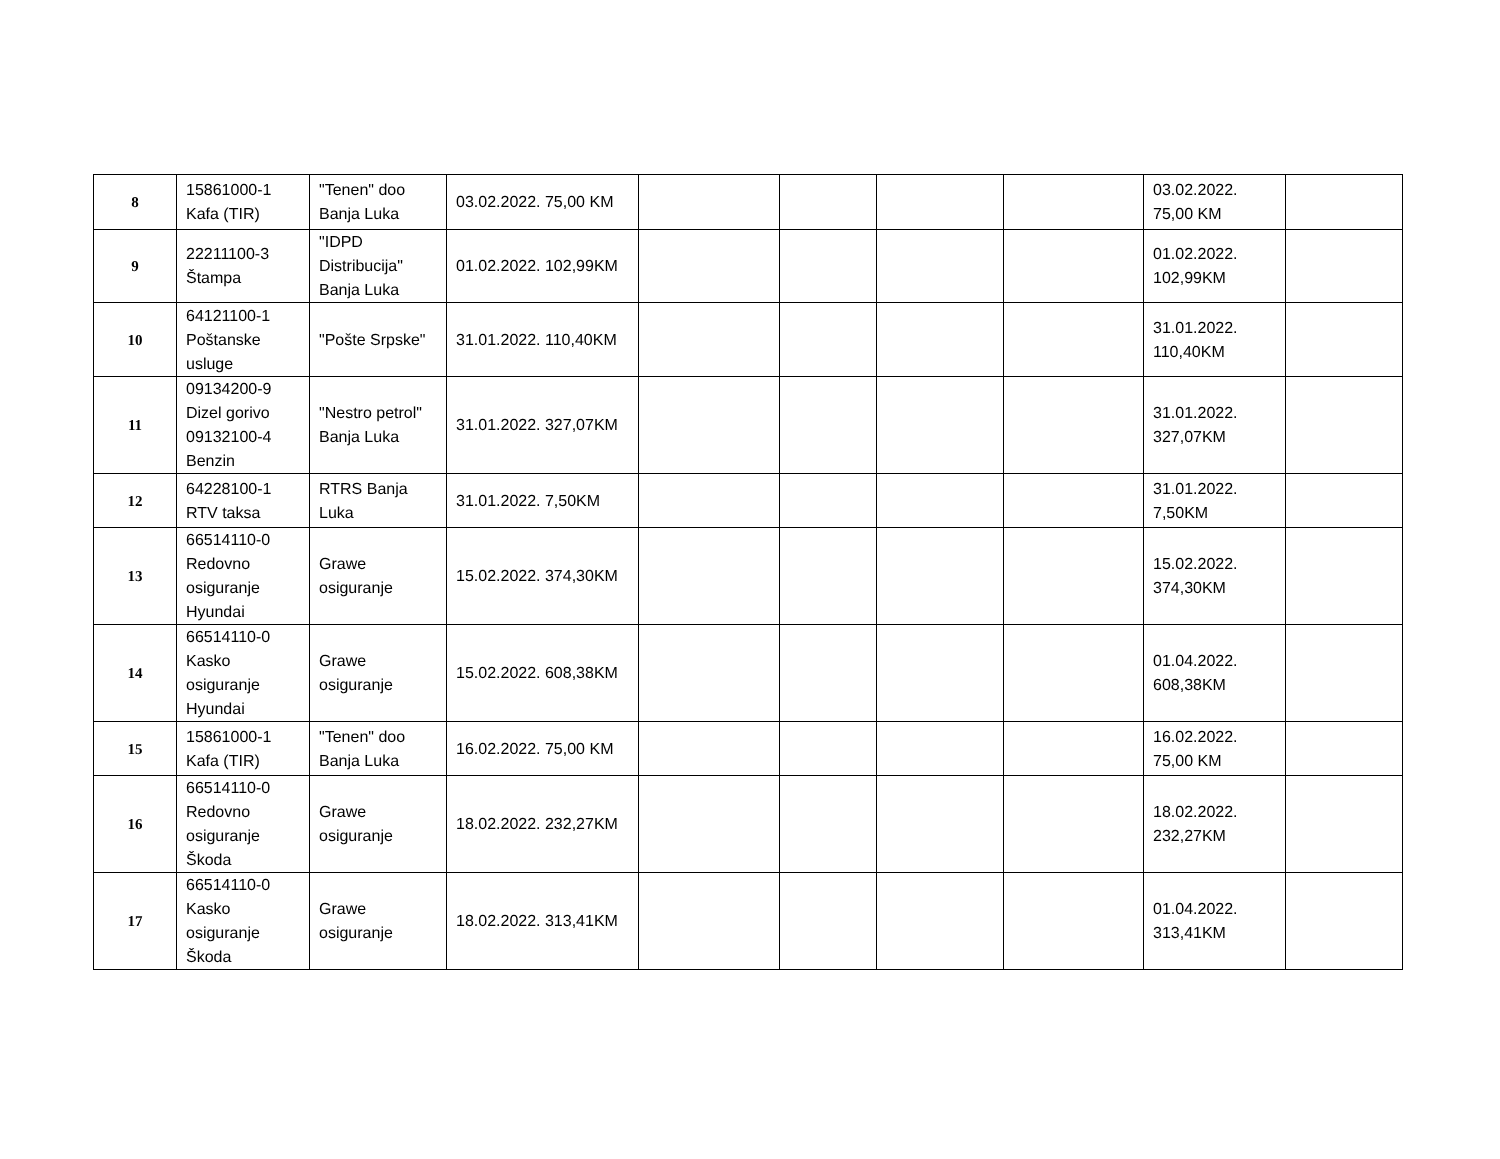| 8 | 15861000-1 Kafa (TIR) | "Tenen" doo Banja Luka | 03.02.2022. 75,00 KM | | | | | 03.02.2022. 75,00 KM | |
| 9 | 22211100-3 Štampa | "IDPD Distribucija" Banja Luka | 01.02.2022. 102,99KM | | | | | 01.02.2022. 102,99KM | |
| 10 | 64121100-1 Poštanske usluge | "Pošte Srpske" | 31.01.2022. 110,40KM | | | | | 31.01.2022. 110,40KM | |
| 11 | 09134200-9 Dizel gorivo 09132100-4 Benzin | "Nestro petrol" Banja Luka | 31.01.2022. 327,07KM | | | | | 31.01.2022. 327,07KM | |
| 12 | 64228100-1 RTV taksa | RTRS Banja Luka | 31.01.2022. 7,50KM | | | | | 31.01.2022. 7,50KM | |
| 13 | 66514110-0 Redovno osiguranje Hyundai | Grawe osiguranje | 15.02.2022. 374,30KM | | | | | 15.02.2022. 374,30KM | |
| 14 | 66514110-0 Kasko osiguranje Hyundai | Grawe osiguranje | 15.02.2022. 608,38KM | | | | | 01.04.2022. 608,38KM | |
| 15 | 15861000-1 Kafa (TIR) | "Tenen" doo Banja Luka | 16.02.2022. 75,00 KM | | | | | 16.02.2022. 75,00 KM | |
| 16 | 66514110-0 Redovno osiguranje Škoda | Grawe osiguranje | 18.02.2022. 232,27KM | | | | | 18.02.2022. 232,27KM | |
| 17 | 66514110-0 Kasko osiguranje Škoda | Grawe osiguranje | 18.02.2022. 313,41KM | | | | | 01.04.2022. 313,41KM | |